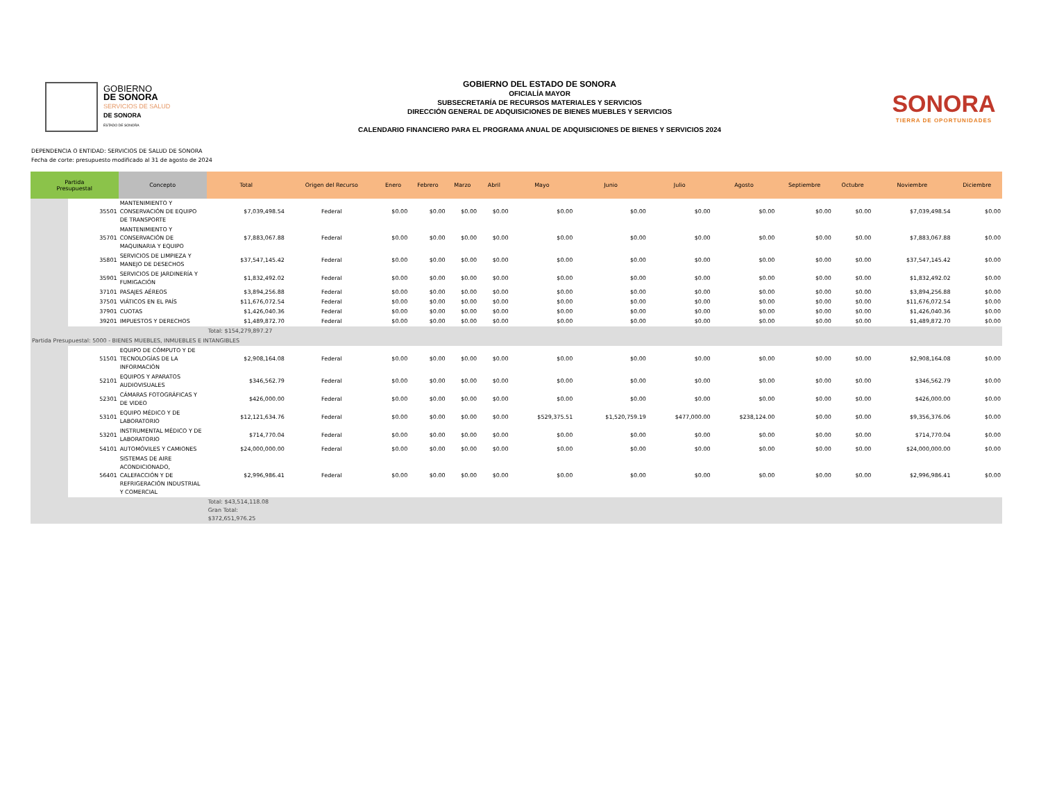GOBIERNO
DE SONORA
SERVICIOS DE SALUD
DE SONORA
ESTADO DE SONORA
GOBIERNO DEL ESTADO DE SONORA
OFICIALÍA MAYOR
SUBSECRETARÍA DE RECURSOS MATERIALES Y SERVICIOS
DIRECCIÓN GENERAL DE ADQUISICIONES DE BIENES MUEBLES Y SERVICIOS
CALENDARIO FINANCIERO PARA EL PROGRAMA ANUAL DE ADQUISICIONES DE BIENES Y SERVICIOS 2024
SONORA
TIERRA DE OPORTUNIDADES
DEPENDENCIA O ENTIDAD: SERVICIOS DE SALUD DE SONORA
Fecha de corte: presupuesto modificado al 31 de agosto de 2024
| Partida Presupuestal | | Concepto | Total | Origen del Recurso | Enero | Febrero | Marzo | Abril | Mayo | Junio | Julio | Agosto | Septiembre | Octubre | Noviembre | Diciembre |
| --- | --- | --- | --- | --- | --- | --- | --- | --- | --- | --- | --- | --- | --- | --- | --- | --- |
| | 35501 | MANTENIMIENTO Y CONSERVACIÓN DE EQUIPO DE TRANSPORTE | $7,039,498.54 | Federal | $0.00 | $0.00 | $0.00 | $0.00 | $0.00 | $0.00 | $0.00 | $0.00 | $0.00 | $0.00 | $7,039,498.54 | $0.00 |
| | 35701 | MANTENIMIENTO Y CONSERVACIÓN DE MAQUINARIA Y EQUIPO | $7,883,067.88 | Federal | $0.00 | $0.00 | $0.00 | $0.00 | $0.00 | $0.00 | $0.00 | $0.00 | $0.00 | $0.00 | $7,883,067.88 | $0.00 |
| | 35801 | SERVICIOS DE LIMPIEZA Y MANEJO DE DESECHOS | $37,547,145.42 | Federal | $0.00 | $0.00 | $0.00 | $0.00 | $0.00 | $0.00 | $0.00 | $0.00 | $0.00 | $0.00 | $37,547,145.42 | $0.00 |
| | 35901 | SERVICIOS DE JARDINERÍA Y FUMIGACIÓN | $1,832,492.02 | Federal | $0.00 | $0.00 | $0.00 | $0.00 | $0.00 | $0.00 | $0.00 | $0.00 | $0.00 | $0.00 | $1,832,492.02 | $0.00 |
| | 37101 | PASAJES AÉREOS | $3,894,256.88 | Federal | $0.00 | $0.00 | $0.00 | $0.00 | $0.00 | $0.00 | $0.00 | $0.00 | $0.00 | $0.00 | $3,894,256.88 | $0.00 |
| | 37501 | VIÁTICOS EN EL PAÍS | $11,676,072.54 | Federal | $0.00 | $0.00 | $0.00 | $0.00 | $0.00 | $0.00 | $0.00 | $0.00 | $0.00 | $0.00 | $11,676,072.54 | $0.00 |
| | 37901 | CUOTAS | $1,426,040.36 | Federal | $0.00 | $0.00 | $0.00 | $0.00 | $0.00 | $0.00 | $0.00 | $0.00 | $0.00 | $0.00 | $1,426,040.36 | $0.00 |
| | 39201 | IMPUESTOS Y DERECHOS | $1,489,872.70 | Federal | $0.00 | $0.00 | $0.00 | $0.00 | $0.00 | $0.00 | $0.00 | $0.00 | $0.00 | $0.00 | $1,489,872.70 | $0.00 |
| | | | Total: $154,279,897.27 | | | | | | | | | | | | | |
| Partida Presupuestal: 5000 - BIENES MUEBLES, INMUEBLES E INTANGIBLES | | | | | | | | | | | | | | | | |
| | 51501 | EQUIPO DE CÓMPUTO Y DE TECNOLOGÍAS DE LA INFORMACIÓN | $2,908,164.08 | Federal | $0.00 | $0.00 | $0.00 | $0.00 | $0.00 | $0.00 | $0.00 | $0.00 | $0.00 | $0.00 | $2,908,164.08 | $0.00 |
| | 52101 | EQUIPOS Y APARATOS AUDIOVISUALES | $346,562.79 | Federal | $0.00 | $0.00 | $0.00 | $0.00 | $0.00 | $0.00 | $0.00 | $0.00 | $0.00 | $0.00 | $346,562.79 | $0.00 |
| | 52301 | CÁMARAS FOTOGRÁFICAS Y DE VIDEO | $426,000.00 | Federal | $0.00 | $0.00 | $0.00 | $0.00 | $0.00 | $0.00 | $0.00 | $0.00 | $0.00 | $0.00 | $426,000.00 | $0.00 |
| | 53101 | EQUIPO MÉDICO Y DE LABORATORIO | $12,121,634.76 | Federal | $0.00 | $0.00 | $0.00 | $0.00 | $529,375.51 | $1,520,759.19 | $477,000.00 | $238,124.00 | $0.00 | $0.00 | $9,356,376.06 | $0.00 |
| | 53201 | INSTRUMENTAL MÉDICO Y DE LABORATORIO | $714,770.04 | Federal | $0.00 | $0.00 | $0.00 | $0.00 | $0.00 | $0.00 | $0.00 | $0.00 | $0.00 | $0.00 | $714,770.04 | $0.00 |
| | 54101 | AUTOMÓVILES Y CAMIONES | $24,000,000.00 | Federal | $0.00 | $0.00 | $0.00 | $0.00 | $0.00 | $0.00 | $0.00 | $0.00 | $0.00 | $0.00 | $24,000,000.00 | $0.00 |
| | 56401 | SISTEMAS DE AIRE ACONDICIONADO, CALEFACCIÓN Y DE REFRIGERACIÓN INDUSTRIAL Y COMERCIAL | $2,996,986.41 | Federal | $0.00 | $0.00 | $0.00 | $0.00 | $0.00 | $0.00 | $0.00 | $0.00 | $0.00 | $0.00 | $2,996,986.41 | $0.00 |
| | | | Total: $43,514,118.08 Gran Total: $372,651,976.25 | | | | | | | | | | | | | |